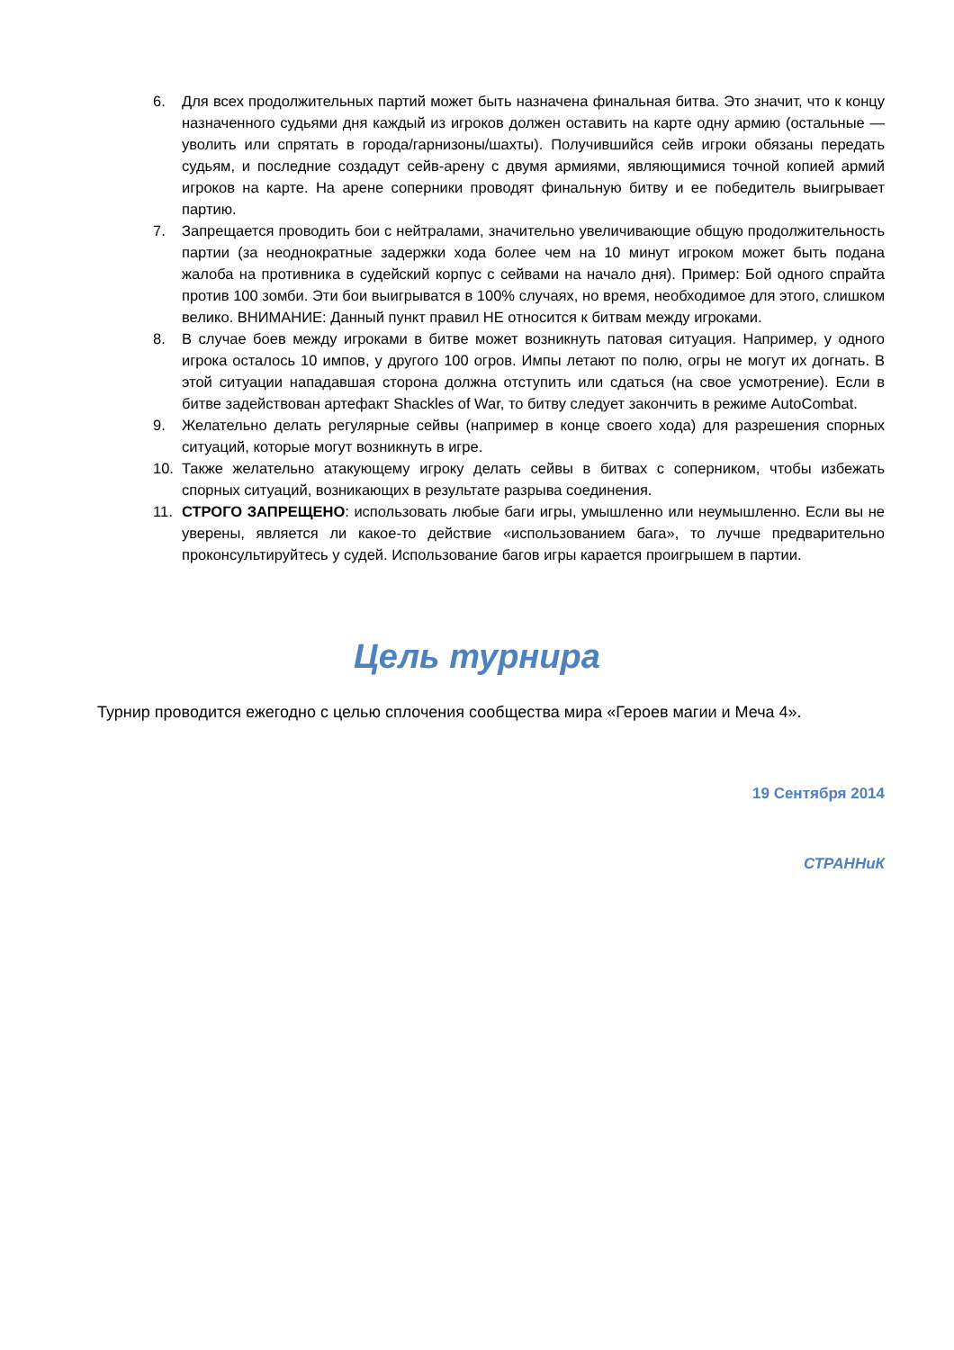6. Для всех продолжительных партий может быть назначена финальная битва. Это значит, что к концу назначенного судьями дня каждый из игроков должен оставить на карте одну армию (остальные — уволить или спрятать в города/гарнизоны/шахты). Получившийся сейв игроки обязаны передать судьям, и последние создадут сейв-арену с двумя армиями, являющимися точной копией армий игроков на карте. На арене соперники проводят финальную битву и ее победитель выигрывает партию.
7. Запрещается проводить бои с нейтралами, значительно увеличивающие общую продолжительность партии (за неоднократные задержки хода более чем на 10 минут игроком может быть подана жалоба на противника в судейский корпус с сейвами на начало дня). Пример: Бой одного спрайта против 100 зомби. Эти бои выигрыватся в 100% случаях, но время, необходимое для этого, слишком велико. ВНИМАНИЕ: Данный пункт правил НЕ относится к битвам между игроками.
8. В случае боев между игроками в битве может возникнуть патовая ситуация. Например, у одного игрока осталось 10 импов, у другого 100 огров. Импы летают по полю, огры не могут их догнать. В этой ситуации нападавшая сторона должна отступить или сдаться (на свое усмотрение). Если в битве задействован артефакт Shackles of War, то битву следует закончить в режиме AutoCombat.
9. Желательно делать регулярные сейвы (например в конце своего хода) для разрешения спорных ситуаций, которые могут возникнуть в игре.
10. Также желательно атакующему игроку делать сейвы в битвах с соперником, чтобы избежать спорных ситуаций, возникающих в результате разрыва соединения.
11. СТРОГО ЗАПРЕЩЕНО: использовать любые баги игры, умышленно или неумышленно. Если вы не уверены, является ли какое-то действие «использованием бага», то лучше предварительно проконсультируйтесь у судей. Использование багов игры карается проигрышем в партии.
Цель турнира
Турнир проводится ежегодно с целью сплочения сообщества мира «Героев магии и Меча 4».
19 Сентября 2014
СТРАННиК